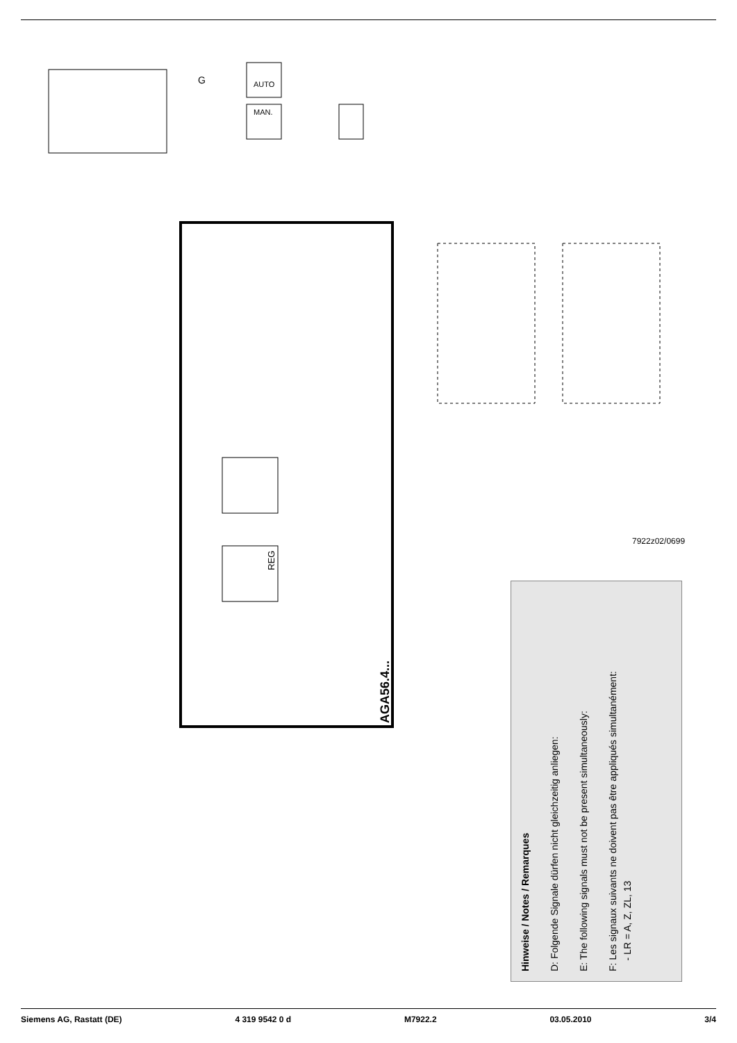AUTO
MAN.
G
REG
AGA56.4...
7922z02/0699
Hinweise / Notes / Remarques
D: Folgende Signale dürfen nicht gleichzeitig anliegen:
E: The following signals must not be present simultaneously:
F: Les signaux suivants ne doivent pas être appliqués simultanément:
- LR = A, Z, ZL, 13
Siemens AG, Rastatt (DE) 4 319 9542 0 d M7922.2 03.05.2010 3/4